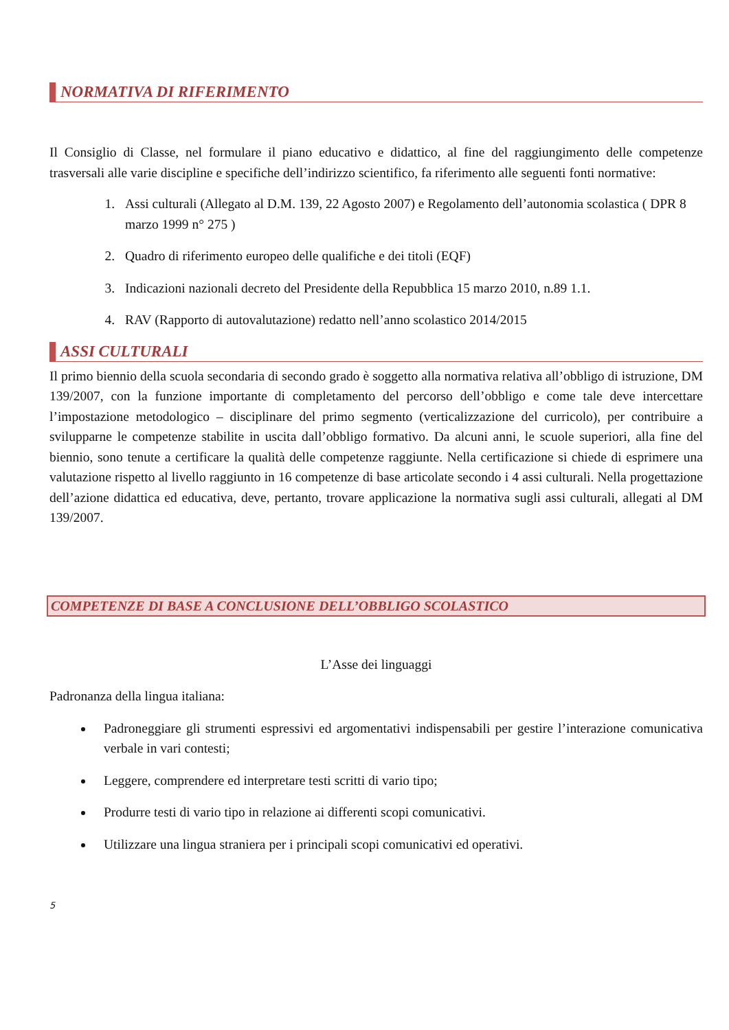NORMATIVA DI RIFERIMENTO
Il Consiglio di Classe, nel formulare il piano educativo e didattico, al fine del raggiungimento delle competenze trasversali alle varie discipline e specifiche dell’indirizzo scientifico, fa riferimento alle seguenti fonti normative:
1. Assi culturali (Allegato al D.M. 139, 22 Agosto 2007) e Regolamento dell’autonomia scolastica ( DPR 8 marzo 1999 n° 275 )
2. Quadro di riferimento europeo delle qualifiche e dei titoli (EQF)
3. Indicazioni nazionali decreto del Presidente della Repubblica 15 marzo 2010, n.89 1.1.
4. RAV (Rapporto di autovalutazione) redatto nell’anno scolastico 2014/2015
ASSI CULTURALI
Il primo biennio della scuola secondaria di secondo grado è soggetto alla normativa relativa all’obbligo di istruzione, DM 139/2007, con la funzione importante di completamento del percorso dell’obbligo e come tale deve intercettare l’impostazione metodologico – disciplinare del primo segmento (verticalizzazione del curricolo), per contribuire a svilupparne le competenze stabilite in uscita dall’obbligo formativo. Da alcuni anni, le scuole superiori, alla fine del biennio, sono tenute a certificare la qualità delle competenze raggiunte. Nella certificazione si chiede di esprimere una valutazione rispetto al livello raggiunto in 16 competenze di base articolate secondo i 4 assi culturali. Nella progettazione dell’azione didattica ed educativa, deve, pertanto, trovare applicazione la normativa sugli assi culturali, allegati al DM 139/2007.
COMPETENZE DI BASE A CONCLUSIONE DELL’OBBLIGO SCOLASTICO
L’Asse dei linguaggi
Padronanza della lingua italiana:
Padroneggiare gli strumenti espressivi ed argomentativi indispensabili per gestire l’interazione comunicativa verbale in vari contesti;
Leggere, comprendere ed interpretare testi scritti di vario tipo;
Produrre testi di vario tipo in relazione ai differenti scopi comunicativi.
Utilizzare una lingua straniera per i principali scopi comunicativi ed operativi.
5